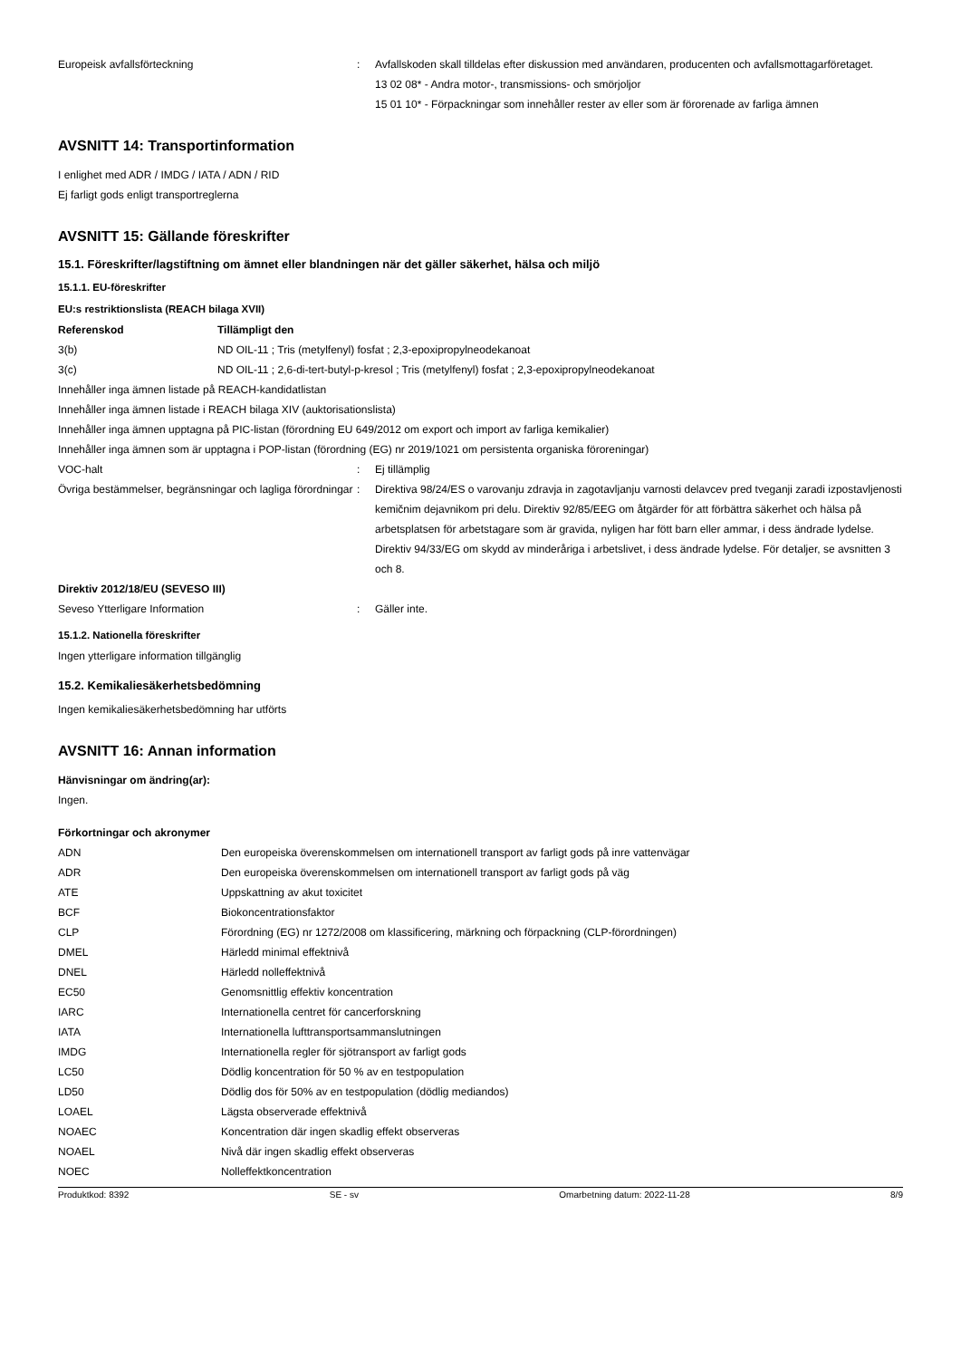Europeisk avfallsförteckning : Avfallskoden skall tilldelas efter diskussion med användaren, producenten och avfallsmottagarföretaget.
13 02 08* - Andra motor-, transmissions- och smörjoljor
15 01 10* - Förpackningar som innehåller rester av eller som är förorenade av farliga ämnen
AVSNITT 14: Transportinformation
I enlighet med ADR / IMDG / IATA / ADN / RID
Ej farligt gods enligt transportreglerna
AVSNITT 15: Gällande föreskrifter
15.1. Föreskrifter/lagstiftning om ämnet eller blandningen när det gäller säkerhet, hälsa och miljö
15.1.1. EU-föreskrifter
EU:s restriktionslista (REACH bilaga XVII)
| Referenskod | Tillämpligt den |
| --- | --- |
| 3(b) | ND OIL-11 ; Tris (metylfenyl) fosfat ; 2,3-epoxipropylneodekanoat |
| 3(c) | ND OIL-11 ; 2,6-di-tert-butyl-p-kresol ; Tris (metylfenyl) fosfat ; 2,3-epoxipropylneodekanoat |
Innehåller inga ämnen listade på REACH-kandidatlistan
Innehåller inga ämnen listade i REACH bilaga XIV (auktorisationslista)
Innehåller inga ämnen upptagna på PIC-listan (förordning EU 649/2012 om export och import av farliga kemikalier)
Innehåller inga ämnen som är upptagna i POP-listan (förordning (EG) nr 2019/1021 om persistenta organiska föroreningar)
VOC-halt : Ej tillämplig
Övriga bestämmelser, begränsningar och lagliga förordningar
: Direktiva 98/24/ES o varovanju zdravja in zagotavljanju varnosti delavcev pred tveganji zaradi izpostavljenosti kemičnim dejavnikom pri delu. Direktiv 92/85/EEG om åtgärder för att förbättra säkerhet och hälsa på arbetsplatsen för arbetstagare som är gravida, nyligen har fött barn eller ammar, i dess ändrade lydelse. Direktiv 94/33/EG om skydd av minderåriga i arbetslivet, i dess ändrade lydelse. För detaljer, se avsnitten 3 och 8.
Direktiv 2012/18/EU (SEVESO III)
Seveso Ytterligare Information : Gäller inte.
15.1.2. Nationella föreskrifter
Ingen ytterligare information tillgänglig
15.2. Kemikaliesäkerhetsbedömning
Ingen kemikaliesäkerhetsbedömning har utförts
AVSNITT 16: Annan information
Hänvisningar om ändring(ar):
Ingen.
Förkortningar och akronymer
| ADN | Den europeiska överenskommelsen om internationell transport av farligt gods på inre vattenvägar |
| ADR | Den europeiska överenskommelsen om internationell transport av farligt gods på väg |
| ATE | Uppskattning av akut toxicitet |
| BCF | Biokoncentrationsfaktor |
| CLP | Förordning (EG) nr 1272/2008 om klassificering, märkning och förpackning (CLP-förordningen) |
| DMEL | Härledd minimal effektnivå |
| DNEL | Härledd nolleffektnivå |
| EC50 | Genomsnittlig effektiv koncentration |
| IARC | Internationella centret för cancerforskning |
| IATA | Internationella lufttransportsammanslutningen |
| IMDG | Internationella regler för sjötransport av farligt gods |
| LC50 | Dödlig koncentration för 50 % av en testpopulation |
| LD50 | Dödlig dos för 50% av en testpopulation (dödlig mediandos) |
| LOAEL | Lägsta observerade effektnivå |
| NOAEC | Koncentration där ingen skadlig effekt observeras |
| NOAEL | Nivå där ingen skadlig effekt observeras |
| NOEC | Nolleffektkoncentration |
Produktkod: 8392 SE - sv Omarbetning datum: 2022-11-28 8/9